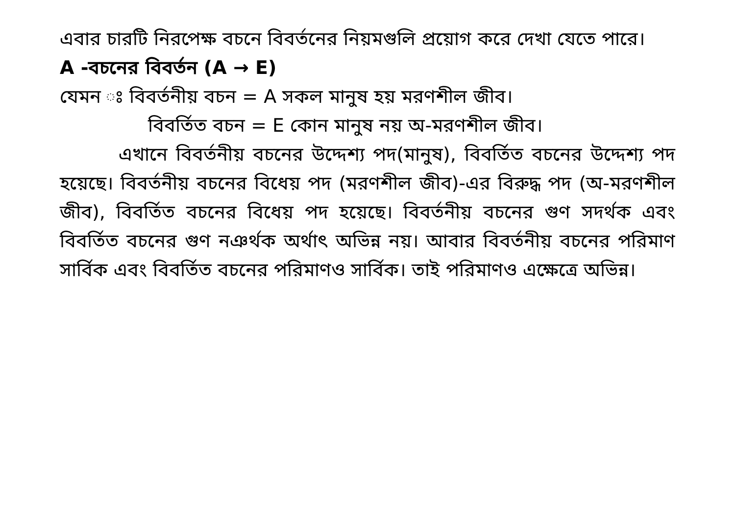এবার চারটি নিরপেক্ষ বচনে বিবর্তনের নিয়মগুলি প্রয়োগ করে দেখা যেতে পারে।
A -বচনের বিবর্তন (A → E)
যেমন ঃ বিবর্তনীয় বচন = A সকল মানুষ হয় মরণশীল জীব।
বিবর্তিত বচন = E কোন মানুষ নয় অ-মরণশীল জীব।
এখানে বিবর্তনীয় বচনের উদ্দেশ্য পদ(মানুষ), বিবর্তিত বচনের উদ্দেশ্য পদ হয়েছে। বিবর্তনীয় বচনের বিধেয় পদ (মরণশীল জীব)-এর বিরুদ্ধ পদ (অ-মরণশীল জীব), বিবর্তিত বচনের বিধেয় পদ হয়েছে। বিবর্তনীয় বচনের গুণ সদর্থক এবং বিবর্তিত বচনের গুণ নঞর্থক অর্থাৎ অভিন্ন নয়। আবার বিবর্তনীয় বচনের পরিমাণ সার্বিক এবং বিবর্তিত বচনের পরিমাণও সার্বিক। তাই পরিমাণও এক্ষেত্রে অভিন্ন।